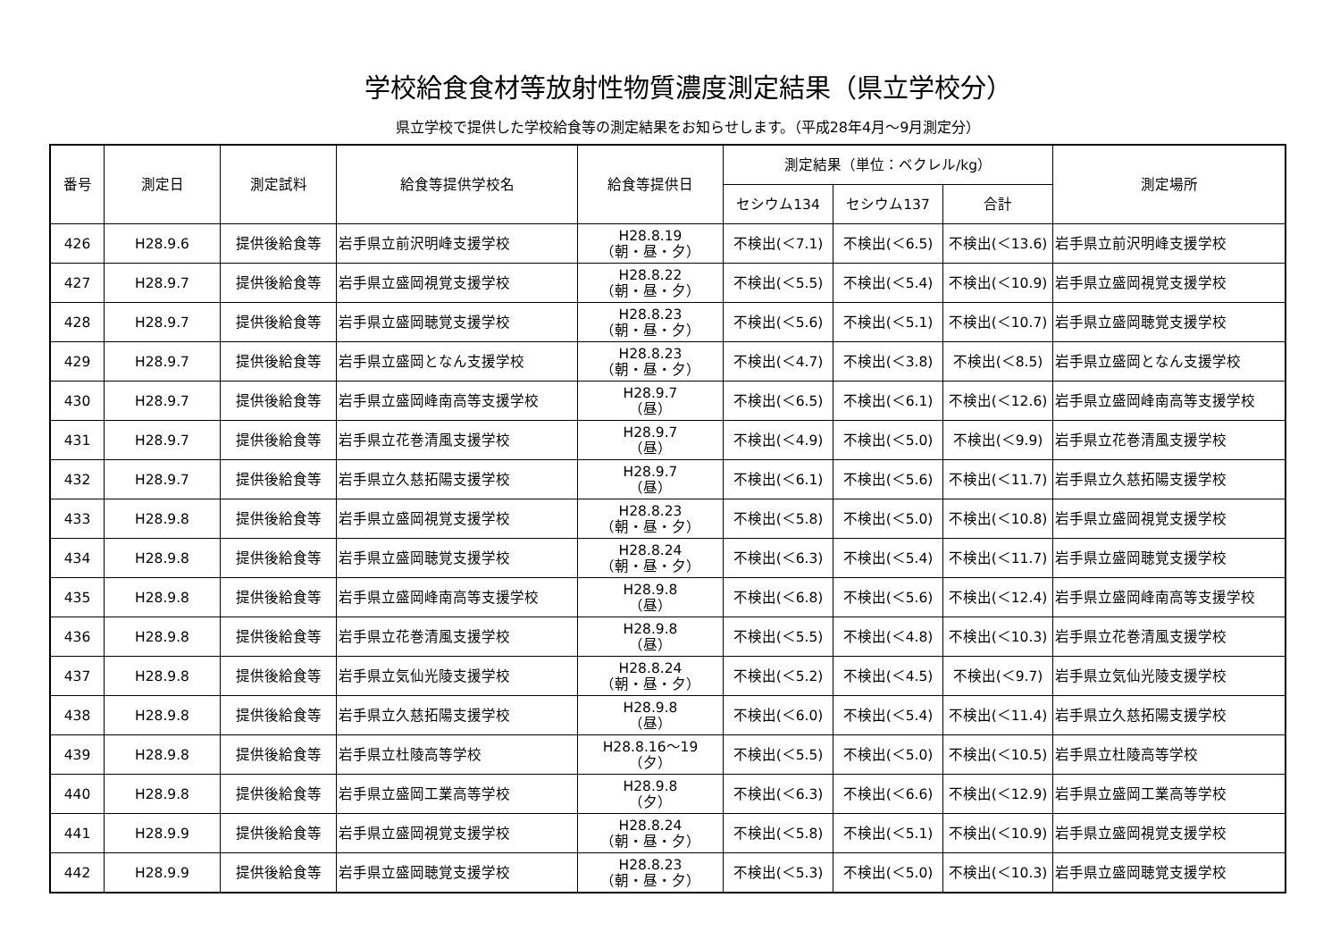学校給食食材等放射性物質濃度測定結果（県立学校分）
県立学校で提供した学校給食等の測定結果をお知らせします。（平成28年4月～9月測定分）
| 番号 | 測定日 | 測定試料 | 給食等提供学校名 | 給食等提供日 | 測定結果（単位：ベクレル/kg） | | | 測定場所 |
| --- | --- | --- | --- | --- | --- | --- | --- | --- |
| | | | | | セシウム134 | セシウム137 | 合計 | |
| 426 | H28.9.6 | 提供後給食等 | 岩手県立前沢明峰支援学校 | H28.8.19 （朝・昼・夕） | 不検出(＜7.1) | 不検出(＜6.5) | 不検出(＜13.6) | 岩手県立前沢明峰支援学校 |
| 427 | H28.9.7 | 提供後給食等 | 岩手県立盛岡視覚支援学校 | H28.8.22 （朝・昼・夕） | 不検出(＜5.5) | 不検出(＜5.4) | 不検出(＜10.9) | 岩手県立盛岡視覚支援学校 |
| 428 | H28.9.7 | 提供後給食等 | 岩手県立盛岡聴覚支援学校 | H28.8.23 （朝・昼・夕） | 不検出(＜5.6) | 不検出(＜5.1) | 不検出(＜10.7) | 岩手県立盛岡聴覚支援学校 |
| 429 | H28.9.7 | 提供後給食等 | 岩手県立盛岡となん支援学校 | H28.8.23 （朝・昼・夕） | 不検出(＜4.7) | 不検出(＜3.8) | 不検出(＜8.5) | 岩手県立盛岡となん支援学校 |
| 430 | H28.9.7 | 提供後給食等 | 岩手県立盛岡峰南高等支援学校 | H28.9.7 （昼） | 不検出(＜6.5) | 不検出(＜6.1) | 不検出(＜12.6) | 岩手県立盛岡峰南高等支援学校 |
| 431 | H28.9.7 | 提供後給食等 | 岩手県立花巻清風支援学校 | H28.9.7 （昼） | 不検出(＜4.9) | 不検出(＜5.0) | 不検出(＜9.9) | 岩手県立花巻清風支援学校 |
| 432 | H28.9.7 | 提供後給食等 | 岩手県立久慈拓陽支援学校 | H28.9.7 （昼） | 不検出(＜6.1) | 不検出(＜5.6) | 不検出(＜11.7) | 岩手県立久慈拓陽支援学校 |
| 433 | H28.9.8 | 提供後給食等 | 岩手県立盛岡視覚支援学校 | H28.8.23 （朝・昼・夕） | 不検出(＜5.8) | 不検出(＜5.0) | 不検出(＜10.8) | 岩手県立盛岡視覚支援学校 |
| 434 | H28.9.8 | 提供後給食等 | 岩手県立盛岡聴覚支援学校 | H28.8.24 （朝・昼・夕） | 不検出(＜6.3) | 不検出(＜5.4) | 不検出(＜11.7) | 岩手県立盛岡聴覚支援学校 |
| 435 | H28.9.8 | 提供後給食等 | 岩手県立盛岡峰南高等支援学校 | H28.9.8 （昼） | 不検出(＜6.8) | 不検出(＜5.6) | 不検出(＜12.4) | 岩手県立盛岡峰南高等支援学校 |
| 436 | H28.9.8 | 提供後給食等 | 岩手県立花巻清風支援学校 | H28.9.8 （昼） | 不検出(＜5.5) | 不検出(＜4.8) | 不検出(＜10.3) | 岩手県立花巻清風支援学校 |
| 437 | H28.9.8 | 提供後給食等 | 岩手県立気仙光陵支援学校 | H28.8.24 （朝・昼・夕） | 不検出(＜5.2) | 不検出(＜4.5) | 不検出(＜9.7) | 岩手県立気仙光陵支援学校 |
| 438 | H28.9.8 | 提供後給食等 | 岩手県立久慈拓陽支援学校 | H28.9.8 （昼） | 不検出(＜6.0) | 不検出(＜5.4) | 不検出(＜11.4) | 岩手県立久慈拓陽支援学校 |
| 439 | H28.9.8 | 提供後給食等 | 岩手県立杜陵高等学校 | H28.8.16～19 （夕） | 不検出(＜5.5) | 不検出(＜5.0) | 不検出(＜10.5) | 岩手県立杜陵高等学校 |
| 440 | H28.9.8 | 提供後給食等 | 岩手県立盛岡工業高等学校 | H28.9.8 （夕） | 不検出(＜6.3) | 不検出(＜6.6) | 不検出(＜12.9) | 岩手県立盛岡工業高等学校 |
| 441 | H28.9.9 | 提供後給食等 | 岩手県立盛岡視覚支援学校 | H28.8.24 （朝・昼・夕） | 不検出(＜5.8) | 不検出(＜5.1) | 不検出(＜10.9) | 岩手県立盛岡視覚支援学校 |
| 442 | H28.9.9 | 提供後給食等 | 岩手県立盛岡聴覚支援学校 | H28.8.23 （朝・昼・夕） | 不検出(＜5.3) | 不検出(＜5.0) | 不検出(＜10.3) | 岩手県立盛岡聴覚支援学校 |